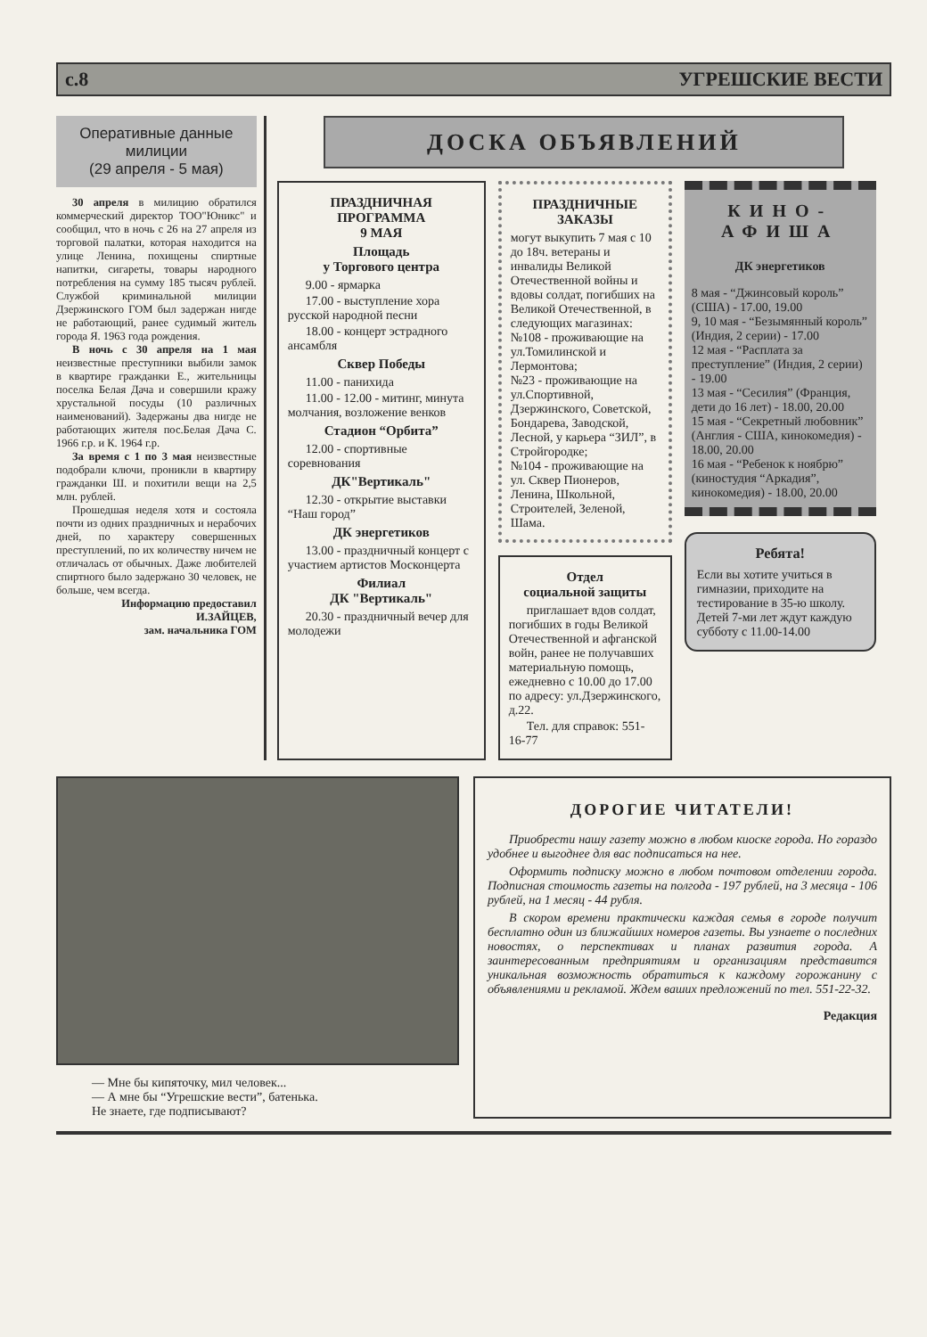с.8 УГРЕШСКИЕ ВЕСТИ
Оперативные данные милиции
(29 апреля - 5 мая)
30 апреля в милицию обратился коммерческий директор ТОО"Юникс" и сообщил, что в ночь с 26 на 27 апреля из торговой палатки, которая находится на улице Ленина, похищены спиртные напитки, сигареты, товары народного потребления на сумму 185 тысяч рублей. Службой криминальной милиции Дзержинского ГОМ был задержан нигде не работающий, ранее судимый житель города Я. 1963 года рождения.
В ночь с 30 апреля на 1 мая неизвестные преступники выбили замок в квартире гражданки Е., жительницы поселка Белая Дача и совершили кражу хрустальной посуды (10 различных наименований). Задержаны два нигде не работающих жителя пос.Белая Дача С. 1966 г.р. и К. 1964 г.р.
За время с 1 по 3 мая неизвестные подобрали ключи, проникли в квартиру гражданки Ш. и похитили вещи на 2,5 млн. рублей.
Прошедшая неделя хотя и состояла почти из одних праздничных и нерабочих дней, по характеру совершенных преступлений, по их количеству ничем не отличалась от обычных. Даже любителей спиртного было задержано 30 человек, не больше, чем всегда.
Информацию предоставил И.ЗАЙЦЕВ,
зам. начальника ГОМ
ДОСКА ОБЪЯВЛЕНИЙ
ПРАЗДНИЧНАЯ ПРОГРАММА
9 МАЯ
Площадь
у Торгового центра
9.00 - ярмарка
17.00 - выступление хора русской народной песни
18.00 - концерт эстрадного ансамбля
Сквер Победы
11.00 - панихида
11.00 - 12.00 - митинг, минута молчания, возложение венков
Стадион “Орбита”
12.00 - спортивные соревнования
ДК"Вертикаль"
12.30 - открытие выставки “Наш город”
ДК энергетиков
13.00 - праздничный концерт с участием артистов Москонцерта
Филиал
ДК "Вертикаль"
20.30 - праздничный вечер для молодежи
ПРАЗДНИЧНЫЕ ЗАКАЗЫ
могут выкупить 7 мая с 10 до 18ч. ветераны и инвалиды Великой Отечественной войны и вдовы солдат, погибших на Великой Отечественной, в следующих магазинах:
№108 - проживающие на ул.Томилинской и Лермонтова;
№23 - проживающие на ул.Спортивной, Дзержинского, Советской, Бондарева, Заводской, Лесной, у карьера “ЗИЛ”, в Стройгородке;
№104 - проживающие на ул. Сквер Пионеров, Ленина, Школьной, Строителей, Зеленой, Шама.
Отдел
социальной защиты
приглашает вдов солдат, погибших в годы Великой Отечественной и афганской войн, ранее не получавших материальную помощь, ежедневно с 10.00 до 17.00 по адресу: ул.Дзержинского, д.22.
Тел. для справок: 551-16-77
КИНО-
АФИША
ДК энергетиков
8 мая - “Джинсовый король” (США) - 17.00, 19.00
9, 10 мая - “Безымянный король” (Индия, 2 серии) - 17.00
12 мая - “Расплата за преступление” (Индия, 2 серии) - 19.00
13 мая - “Сесилия” (Франция, дети до 16 лет) - 18.00, 20.00
15 мая - “Секретный любовник” (Англия - США, кинокомедия) - 18.00, 20.00
16 мая - “Ребенок к ноябрю” (киностудия “Аркадия”, кинокомедия) - 18.00, 20.00
Ребята!
Если вы хотите учиться в гимназии, приходите на тестирование в 35-ю школу. Детей 7-ми лет ждут каждую субботу с 11.00-14.00
— Мне бы кипяточку, мил человек...
— А мне бы “Угрешские вести”, батенька.
Не знаете, где подписывают?
ДОРОГИЕ ЧИТАТЕЛИ!
Приобрести нашу газету можно в любом киоске города. Но гораздо удобнее и выгоднее для вас подписаться на нее.
Оформить подписку можно в любом почтовом отделении города. Подписная стоимость газеты на полгода - 197 рублей, на 3 месяца - 106 рублей, на 1 месяц - 44 рубля.
В скором времени практически каждая семья в городе получит бесплатно один из ближайших номеров газеты. Вы узнаете о последних новостях, о перспективах и планах развития города. А заинтересованным предприятиям и организациям представится уникальная возможность обратиться к каждому горожанину с объявлениями и рекламой. Ждем ваших предложений по тел. 551-22-32.
Редакция